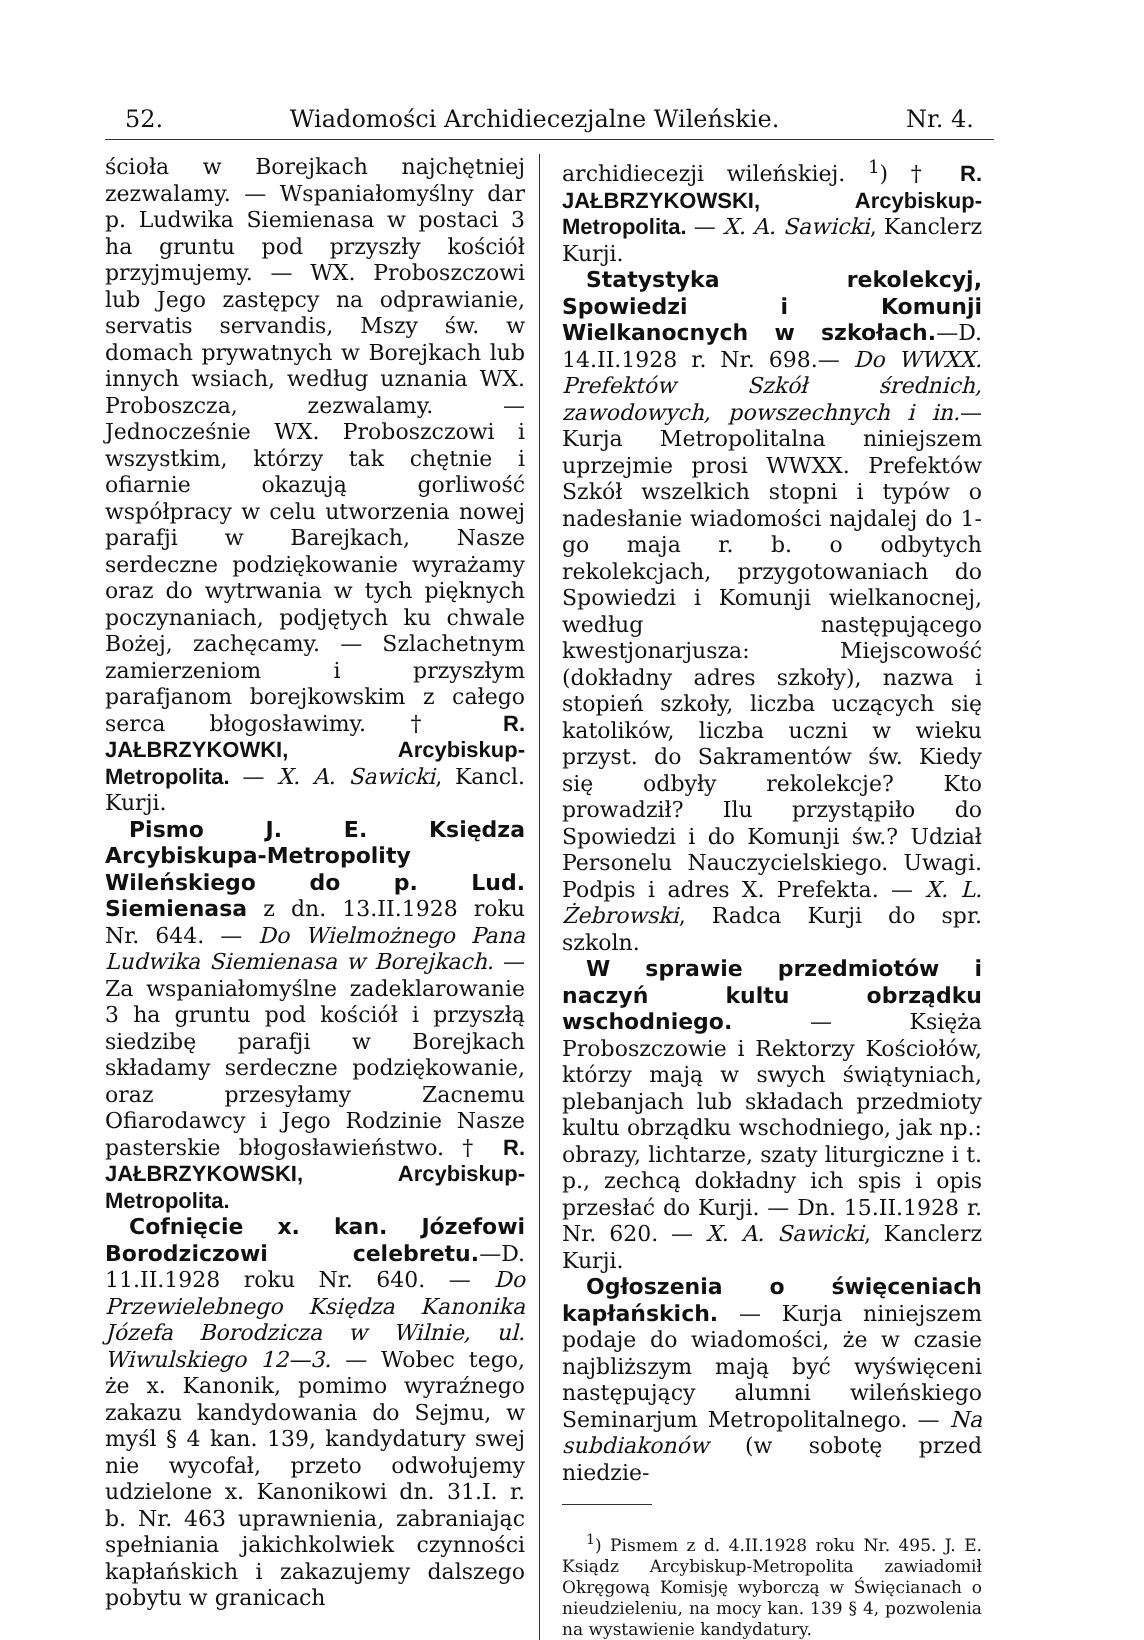52. Wiadomości Archidiecezjalne Wileńskie. Nr. 4.
ścioła w Borejkach najchętniej zezwalamy. — Wspaniałomyślny dar p. Ludwika Siemienasa w postaci 3 ha gruntu pod przyszły kościół przyjmujemy. — WX. Proboszczowi lub Jego zastępcy na odprawianie, servatis servandis, Mszy św. w domach prywatnych w Borejkach lub innych wsiach, według uznania WX. Proboszcza, zezwalamy. — Jednocześnie WX. Proboszczowi i wszystkim, którzy tak chętnie i ofiarnie okazują gorliwość współpracy w celu utworzenia nowej parafji w Barejkach, Nasze serdeczne podziękowanie wyrażamy oraz do wytrwania w tych pięknych poczynaniach, podjętych ku chwale Bożej, zachęcamy. — Szlachetnym zamierzeniom i przyszłym parafjanom borejkowskim z całego serca błogosławimy. † R. JAŁBRZYKOWKI, Arcybiskup-Metropolita. — X. A. Sawicki, Kancl. Kurji.
Pismo J. E. Księdza Arcybiskupa-Metropolity Wileńskiego do p. Lud. Siemienasa z dn. 13.II.1928 roku Nr. 644. — Do Wielmożnego Pana Ludwika Siemienasa w Borejkach. — Za wspaniałomyślne zadeklarowanie 3 ha gruntu pod kościół i przyszłą siedzibę parafji w Borejkach składamy serdeczne podziękowanie, oraz przesyłamy Zacnemu Ofiarodawcy i Jego Rodzinie Nasze pasterskie błogosławieństwo. † R. JAŁBRZYKOWSKI, Arcybiskup-Metropolita.
Cofnięcie x. kan. Józefowi Borodziczowi celebretu.—D. 11.II.1928 roku Nr. 640. — Do Przewielebnego Księdza Kanonika Józefa Borodzicza w Wilnie, ul. Wiwulskiego 12—3. — Wobec tego, że x. Kanonik, pomimo wyraźnego zakazu kandydowania do Sejmu, w myśl § 4 kan. 139, kandydatury swej nie wycofał, przeto odwołujemy udzielone x. Kanonikowi dn. 31.I. r. b. Nr. 463 uprawnienia, zabraniając spełniania jakichkolwiek czynności kapłańskich i zakazujemy dalszego pobytu w granicach
archidiecezji wileńskiej. <sup>1</sup>) † R. JAŁBRZYKOWSKI, Arcybiskup-Metropolita. — X. A. Sawicki, Kanclerz Kurji.
Statystyka rekolekcyj, Spowiedzi i Komunji Wielkanocnych w szkołach.—D. 14.II.1928 r. Nr. 698.— Do WWXX. Prefektów Szkół średnich, zawodowych, powszechnych i in.—Kurja Metropolitalna niniejszem uprzejmie prosi WWXX. Prefektów Szkół wszelkich stopni i typów o nadesłanie wiadomości najdalej do 1-go maja r. b. o odbytych rekolekcjach, przygotowaniach do Spowiedzi i Komunji wielkanocnej, według następującego kwestjonarjusza: Miejscowość (dokładny adres szkoły), nazwa i stopień szkoły, liczba uczących się katolików, liczba uczni w wieku przyst. do Sakramentów św. Kiedy się odbyły rekolekcje? Kto prowadził? Ilu przystąpiło do Spowiedzi i do Komunji św.? Udział Personelu Nauczycielskiego. Uwagi. Podpis i adres X. Prefekta. — X. L. Żebrowski, Radca Kurji do spr. szkoln.
W sprawie przedmiotów i naczyń kultu obrządku wschodniego. — Księża Proboszczowie i Rektorzy Kościołów, którzy mają w swych świątyniach, plebanjach lub składach przedmioty kultu obrządku wschodniego, jak np.: obrazy, lichtarze, szaty liturgiczne i t. p., zechcą dokładny ich spis i opis przesłać do Kurji. — Dn. 15.II.1928 r. Nr. 620. — X. A. Sawicki, Kanclerz Kurji.
Ogłoszenia o święceniach kapłańskich. — Kurja niniejszem podaje do wiadomości, że w czasie najbliższym mają być wyświęceni następujący alumni wileńskiego Seminarjum Metropolitalnego. — Na subdiakonów (w sobotę przed niedzie-
<sup>1</sup>) Pismem z d. 4.II.1928 roku Nr. 495. J. E. Ksiądz Arcybiskup-Metropolita zawiadomił Okręgową Komisję wyborczą w Święcianach o nieudzieleniu, na mocy kan. 139 § 4, pozwolenia na wystawienie kandydatury.